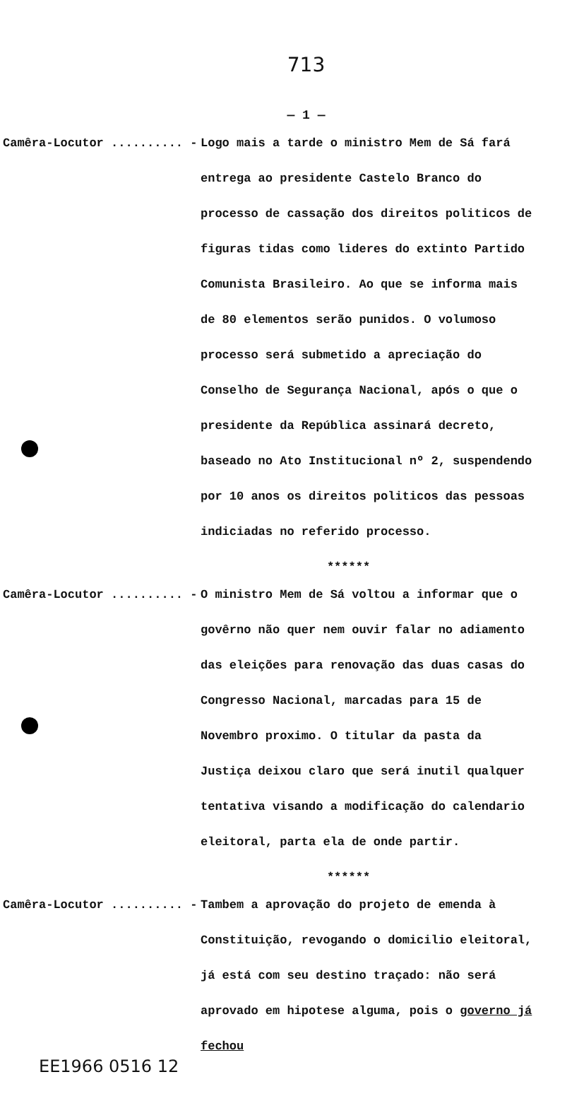713
— 1 —
Camêra-Locutor .......... -
Logo mais a tarde o ministro Mem de Sá fará entrega ao presidente Castelo Branco do processo de cassação dos direitos politicos de figuras tidas como lideres do extinto Partido Comunista Brasileiro. Ao que se informa mais de 80 elementos serão punidos. O volumoso processo será submetido a apreciação do Conselho de Segurança Nacional, após o que o presidente da República assinará decreto, baseado no Ato Institucional nº 2, suspendendo por 10 anos os direitos politicos das pessoas indiciadas no referido processo.
******
Camêra-Locutor .......... -
O ministro Mem de Sá voltou a informar que o govêrno não quer nem ouvir falar no adiamento das eleições para renovação das duas casas do Congresso Nacional, marcadas para 15 de Novembro proximo. O titular da pasta da Justiça deixou claro que será inutil qualquer tentativa visando a modificação do calendario eleitoral, parta ela de onde partir.
******
Camêra-Locutor .......... -
Tambem a aprovação do projeto de emenda à Constituição, revogando o domicilio eleitoral, já está com seu destino traçado: não será aprovado em hipotese alguma, pois o governo já fechou
EE1966 0516 12